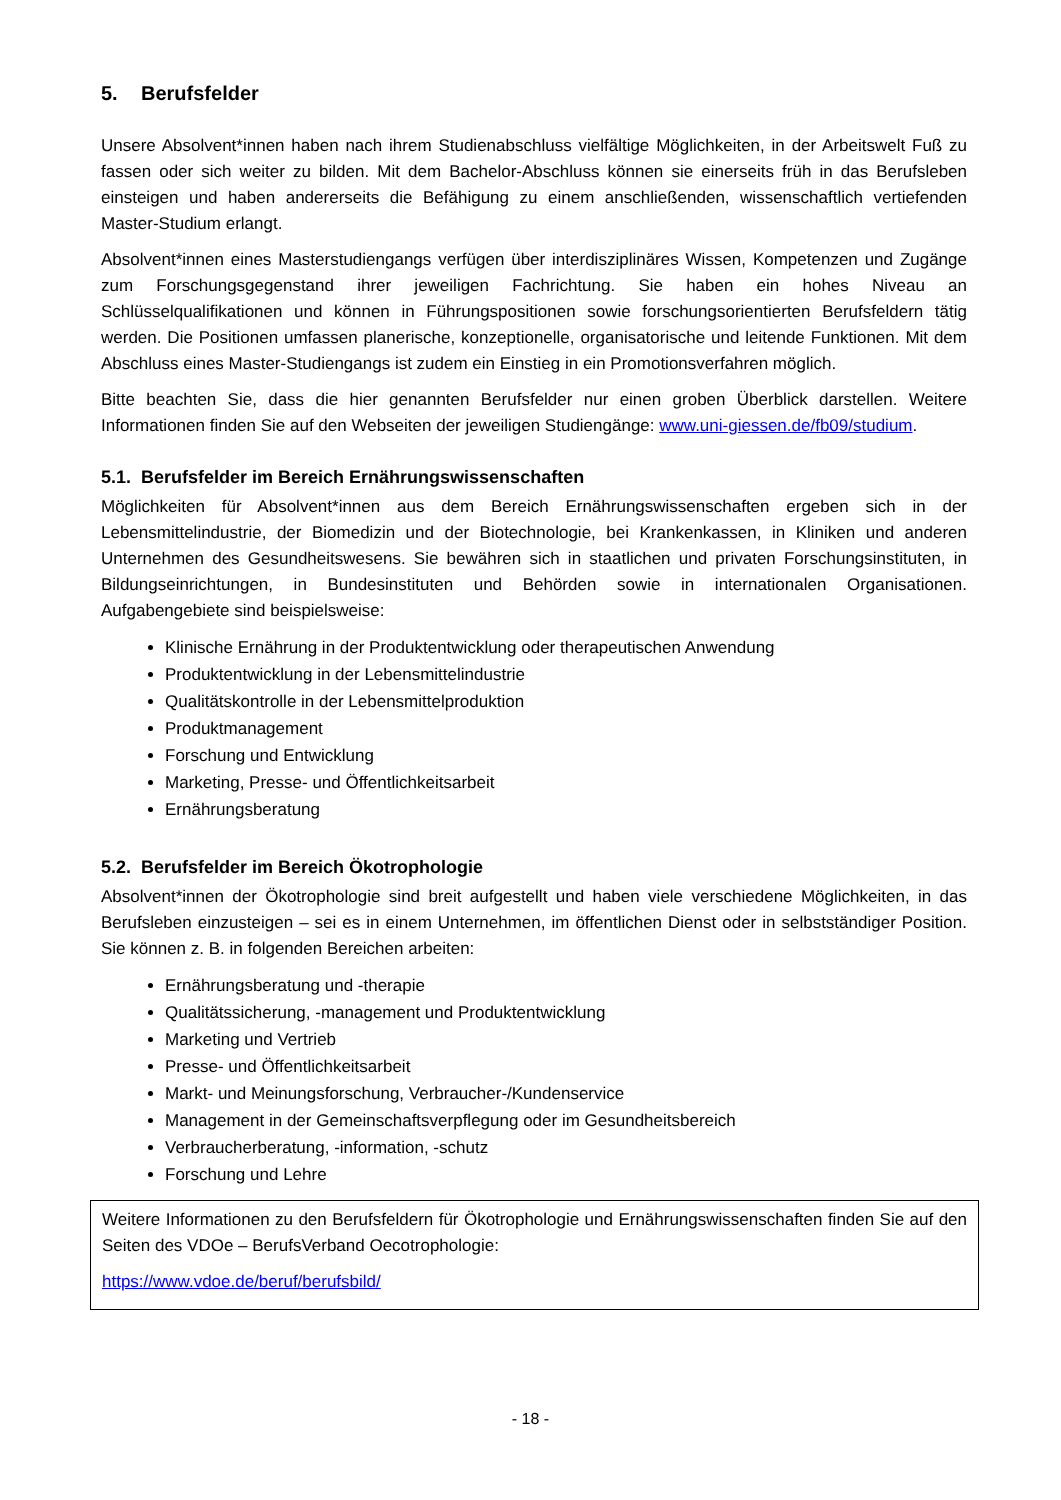5. Berufsfelder
Unsere Absolvent*innen haben nach ihrem Studienabschluss vielfältige Möglichkeiten, in der Arbeitswelt Fuß zu fassen oder sich weiter zu bilden. Mit dem Bachelor-Abschluss können sie einerseits früh in das Berufsleben einsteigen und haben andererseits die Befähigung zu einem anschließenden, wissenschaftlich vertiefenden Master-Studium erlangt.
Absolvent*innen eines Masterstudiengangs verfügen über interdisziplinäres Wissen, Kompetenzen und Zugänge zum Forschungsgegenstand ihrer jeweiligen Fachrichtung. Sie haben ein hohes Niveau an Schlüsselqualifikationen und können in Führungspositionen sowie forschungsorientierten Berufsfeldern tätig werden. Die Positionen umfassen planerische, konzeptionelle, organisatorische und leitende Funktionen. Mit dem Abschluss eines Master-Studiengangs ist zudem ein Einstieg in ein Promotionsverfahren möglich.
Bitte beachten Sie, dass die hier genannten Berufsfelder nur einen groben Überblick darstellen. Weitere Informationen finden Sie auf den Webseiten der jeweiligen Studiengänge: www.uni-giessen.de/fb09/studium.
5.1. Berufsfelder im Bereich Ernährungswissenschaften
Möglichkeiten für Absolvent*innen aus dem Bereich Ernährungswissenschaften ergeben sich in der Lebensmittelindustrie, der Biomedizin und der Biotechnologie, bei Krankenkassen, in Kliniken und anderen Unternehmen des Gesundheitswesens. Sie bewähren sich in staatlichen und privaten Forschungsinstituten, in Bildungseinrichtungen, in Bundesinstituten und Behörden sowie in internationalen Organisationen. Aufgabengebiete sind beispielsweise:
Klinische Ernährung in der Produktentwicklung oder therapeutischen Anwendung
Produktentwicklung in der Lebensmittelindustrie
Qualitätskontrolle in der Lebensmittelproduktion
Produktmanagement
Forschung und Entwicklung
Marketing, Presse- und Öffentlichkeitsarbeit
Ernährungsberatung
5.2. Berufsfelder im Bereich Ökotrophologie
Absolvent*innen der Ökotrophologie sind breit aufgestellt und haben viele verschiedene Möglichkeiten, in das Berufsleben einzusteigen – sei es in einem Unternehmen, im öffentlichen Dienst oder in selbstständiger Position. Sie können z. B. in folgenden Bereichen arbeiten:
Ernährungsberatung und -therapie
Qualitätssicherung, -management und Produktentwicklung
Marketing und Vertrieb
Presse- und Öffentlichkeitsarbeit
Markt- und Meinungsforschung, Verbraucher-/Kundenservice
Management in der Gemeinschaftsverpflegung oder im Gesundheitsbereich
Verbraucherberatung, -information, -schutz
Forschung und Lehre
Weitere Informationen zu den Berufsfeldern für Ökotrophologie und Ernährungswissenschaften finden Sie auf den Seiten des VDOe – BerufsVerband Oecotrophologie:
https://www.vdoe.de/beruf/berufsbild/
- 18 -